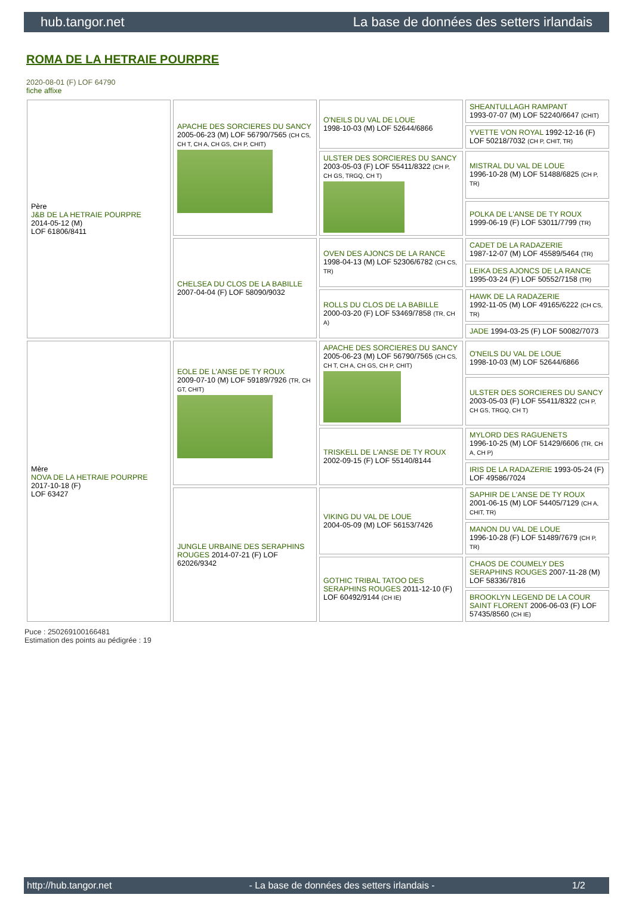hub.tangor.net La base de données des setters irlandais
ROMA DE LA HETRAIE POURPRE
2020-08-01 (F) LOF 64790
fiche affixe
| Père J&B DE LA HETRAIE POURPRE 2014-05-12 (M) LOF 61806/8411 | APACHE DES SORCIERES DU SANCY 2005-06-23 (M) LOF 56790/7565 (CH CS, CH T, CH A, CH GS, CH P, CHIT) | O'NEILS DU VAL DE LOUE 1998-10-03 (M) LOF 52644/6866 | SHEANTULLAGH RAMPANT 1993-07-07 (M) LOF 52240/6647 (CHIT) |
| | | | YVETTE VON ROYAL 1992-12-16 (F) LOF 50218/7032 (CH P, CHIT, TR) |
| | | ULSTER DES SORCIERES DU SANCY 2003-05-03 (F) LOF 55411/8322 (CH P, CH GS, TRGQ, CH T) | MISTRAL DU VAL DE LOUE 1996-10-28 (M) LOF 51488/6825 (CH P, TR) |
| | | | POLKA DE L'ANSE DE TY ROUX 1999-06-19 (F) LOF 53011/7799 (TR) |
| | CHELSEA DU CLOS DE LA BABILLE 2007-04-04 (F) LOF 58090/9032 | OVEN DES AJONCS DE LA RANCE 1998-04-13 (M) LOF 52306/6782 (CH CS, TR) | CADET DE LA RADAZERIE 1987-12-07 (M) LOF 45589/5464 (TR) |
| | | | LEIKA DES AJONCS DE LA RANCE 1995-03-24 (F) LOF 50552/7158 (TR) |
| | | ROLLS DU CLOS DE LA BABILLE 2000-03-20 (F) LOF 53469/7858 (TR, CH A) | HAWK DE LA RADAZERIE 1992-11-05 (M) LOF 49165/6222 (CH CS, TR) |
| | | | JADE 1994-03-25 (F) LOF 50082/7073 |
| Mère NOVA DE LA HETRAIE POURPRE 2017-10-18 (F) LOF 63427 | EOLE DE L'ANSE DE TY ROUX 2009-07-10 (M) LOF 59189/7926 (TR, CH GT, CHIT) | APACHE DES SORCIERES DU SANCY 2005-06-23 (M) LOF 56790/7565 (CH CS, CH T, CH A, CH GS, CH P, CHIT) | O'NEILS DU VAL DE LOUE 1998-10-03 (M) LOF 52644/6866 |
| | | | ULSTER DES SORCIERES DU SANCY 2003-05-03 (F) LOF 55411/8322 (CH P, CH GS, TRGQ, CH T) |
| | | TRISKELL DE L'ANSE DE TY ROUX 2002-09-15 (F) LOF 55140/8144 | MYLORD DES RAGUENETS 1996-10-25 (M) LOF 51429/6606 (TR, CH A, CH P) |
| | | | IRIS DE LA RADAZERIE 1993-05-24 (F) LOF 49586/7024 |
| | JUNGLE URBAINE DES SERAPHINS ROUGES 2014-07-21 (F) LOF 62026/9342 | VIKING DU VAL DE LOUE 2004-05-09 (M) LOF 56153/7426 | SAPHIR DE L'ANSE DE TY ROUX 2001-06-15 (M) LOF 54405/7129 (CH A, CHIT, TR) |
| | | | MANON DU VAL DE LOUE 1996-10-28 (F) LOF 51489/7679 (CH P, TR) |
| | | GOTHIC TRIBAL TATOO DES SERAPHINS ROUGES 2011-12-10 (F) LOF 60492/9144 (CH IE) | CHAOS DE COUMELY DES SERAPHINS ROUGES 2007-11-28 (M) LOF 58336/7816 |
| | | | BROOKLYN LEGEND DE LA COUR SAINT FLORENT 2006-06-03 (F) LOF 57435/8560 (CH IE) |
Puce : 250269100166481
Estimation des points au pédigrée : 19
http://hub.tangor.net - La base de données des setters irlandais - 1/2